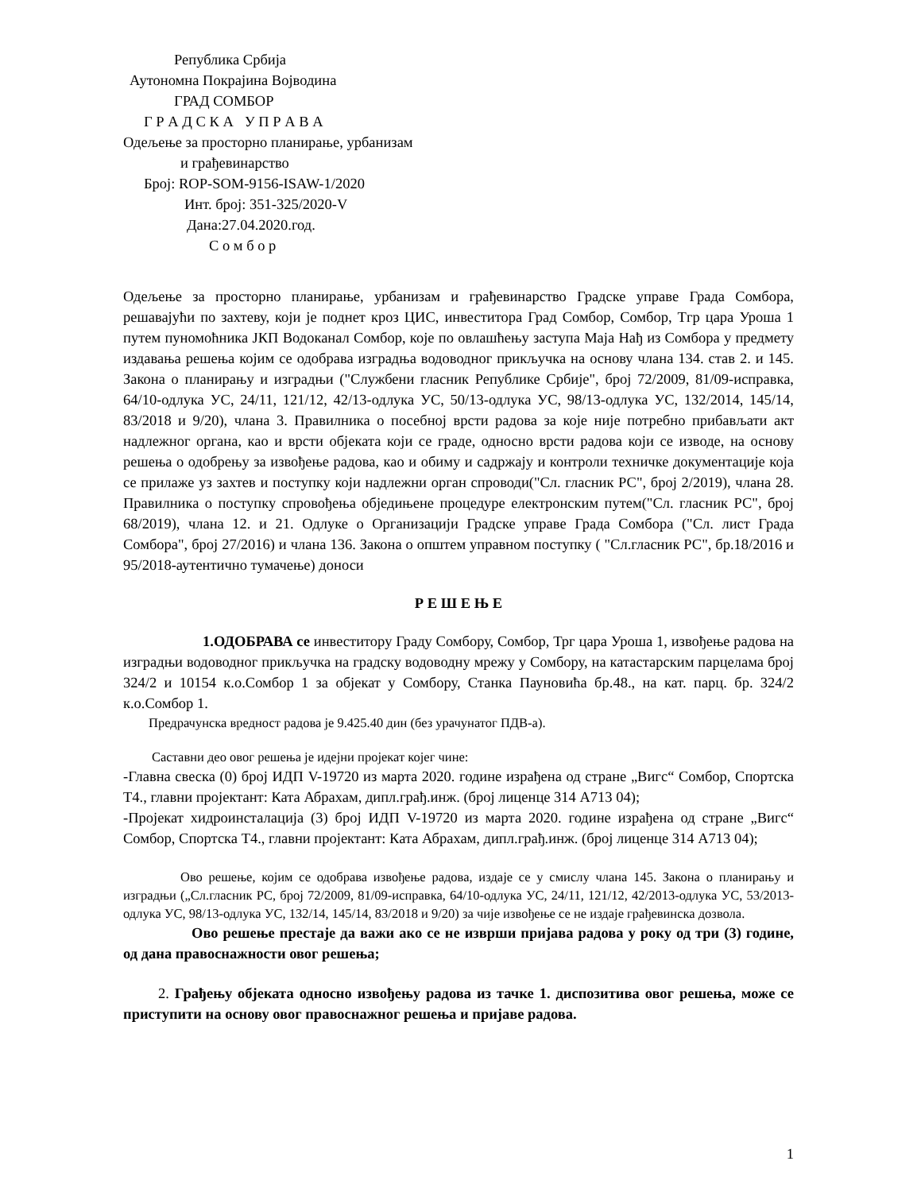Република Србија
Аутономна Покрајина Војводина
ГРАД СОМБОР
Г Р А Д С К А У П Р А В А
Одељење за просторно планирање, урбанизам
и грађевинарство
Број: ROP-SOM-9156-ISAW-1/2020
Инт. број: 351-325/2020-V
Дана:27.04.2020.год.
С о м б о р
Одељење за просторно планирање, урбанизам и грађевинарство Градске управе Града Сомбора, решавајући по захтеву, који је поднет кроз ЦИС, инвеститора Град Сомбор, Сомбор, Тгр цара Уроша 1 путем пуномоћника ЈКП Водоканал Сомбор, које по овлашћењу заступа Маја Нађ из Сомбора у предмету издавања решења којим се одобрава изградња водоводног прикључка на основу члана 134. став 2. и 145. Закона о планирању и изградњи ("Службени гласник Републике Србије", број 72/2009, 81/09-исправка, 64/10-одлука УС, 24/11, 121/12, 42/13-одлука УС, 50/13-одлука УС, 98/13-одлука УС, 132/2014, 145/14, 83/2018 и 9/20), члана 3. Правилника о посебној врсти радова за које није потребно прибављати акт надлежног органа, као и врсти објеката који се граде, односно врсти радова који се изводе, на основу решења о одобрењу за извођење радова, као и обиму и садржају и контроли техничке документације која се прилаже уз захтев и поступку који надлежни орган спроводи("Сл. гласник РС", број 2/2019), члана 28. Правилника о поступку спровођења обједињене процедуре електронским путем("Сл. гласник РС", број 68/2019), члана 12. и 21. Одлуке о Организацији Градске управе Града Сомбора ("Сл. лист Града Сомбора", број 27/2016) и члана 136. Закона о општем управном поступку ( "Сл.гласник РС", бр.18/2016 и 95/2018-аутентично тумачење) доноси
Р Е Ш Е Њ Е
1.ОДОБРАВА се инвеститору Граду Сомбору, Сомбор, Трг цара Уроша 1, извођење радова на изградњи водоводног прикључка на градску водоводну мрежу у Сомбору, на катастарским парцелама број 324/2 и 10154 к.о.Сомбор 1 за објекат у Сомбору, Станка Пауновића бр.48., на кат. парц. бр. 324/2 к.о.Сомбор 1.
Предрачунска вредност радова је 9.425.40 дин (без урачунатог ПДВ-а).
Саставни део овог решења је идејни пројекат којег чине:
-Главна свеска (0) број ИДП V-19720 из марта 2020. године израђена од стране „Вигс“ Сомбор, Спортска Т4., главни пројектант: Ката Абрахам, дипл.грађ.инж. (број лиценце 314 А713 04);
-Пројекат хидроинсталација (3) број ИДП V-19720 из марта 2020. године израђена од стране „Вигс“ Сомбор, Спортска Т4., главни пројектант: Ката Абрахам, дипл.грађ.инж. (број лиценце 314 А713 04);
Ово решење, којим се одобрава извођење радова, издаје се у смислу члана 145. Закона о планирању и изградњи („Сл.гласник РС, број 72/2009, 81/09-исправка, 64/10-одлука УС, 24/11, 121/12, 42/2013-одлука УС, 53/2013-одлука УС, 98/13-одлука УС, 132/14, 145/14, 83/2018 и 9/20) за чије извођење се не издаје грађевинска дозвола.
Ово решење престаје да важи ако се не изврши пријава радова у року од три (3) године, од дана правоснажности овог решења;
2. Грађењу објеката односно извођењу радова из тачке 1. диспозитива овог решења, може се приступити на основу овог правоснажног решења и пријаве радова.
1